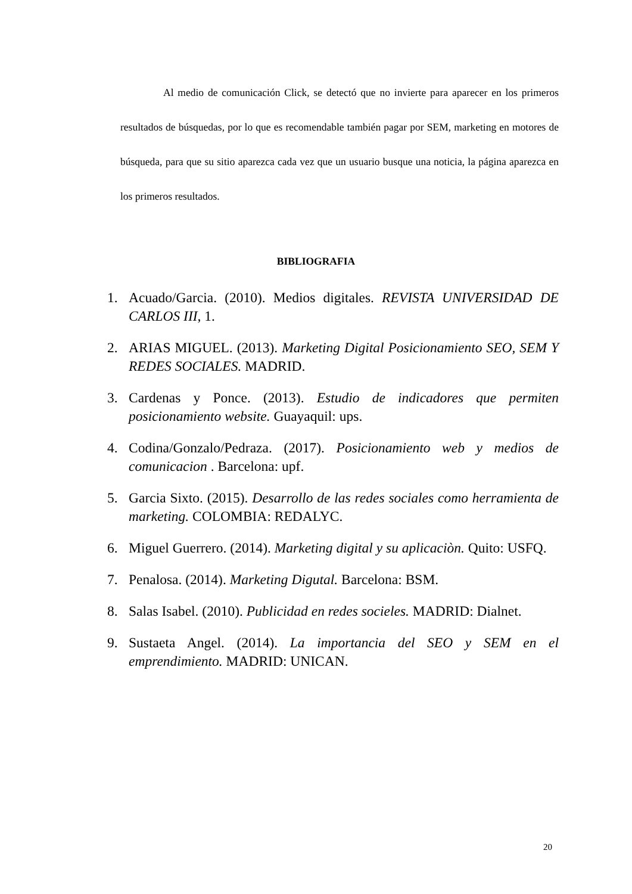Al medio de comunicación Click, se detectó que no invierte para aparecer en los primeros resultados de búsquedas, por lo que es recomendable también pagar por SEM, marketing en motores de búsqueda, para que su sitio aparezca cada vez que un usuario busque una noticia, la página aparezca en los primeros resultados.
BIBLIOGRAFIA
1. Acuado/Garcia. (2010). Medios digitales. REVISTA UNIVERSIDAD DE CARLOS III, 1.
2. ARIAS MIGUEL. (2013). Marketing Digital Posicionamiento SEO, SEM Y REDES SOCIALES. MADRID.
3. Cardenas y Ponce. (2013). Estudio de indicadores que permiten posicionamiento website. Guayaquil: ups.
4. Codina/Gonzalo/Pedraza. (2017). Posicionamiento web y medios de comunicacion . Barcelona: upf.
5. Garcia Sixto. (2015). Desarrollo de las redes sociales como herramienta de marketing. COLOMBIA: REDALYC.
6. Miguel Guerrero. (2014). Marketing digital y su aplicaciòn. Quito: USFQ.
7. Penalosa. (2014). Marketing Digutal. Barcelona: BSM.
8. Salas Isabel. (2010). Publicidad en redes socieles. MADRID: Dialnet.
9. Sustaeta Angel. (2014). La importancia del SEO y SEM en el emprendimiento. MADRID: UNICAN.
20